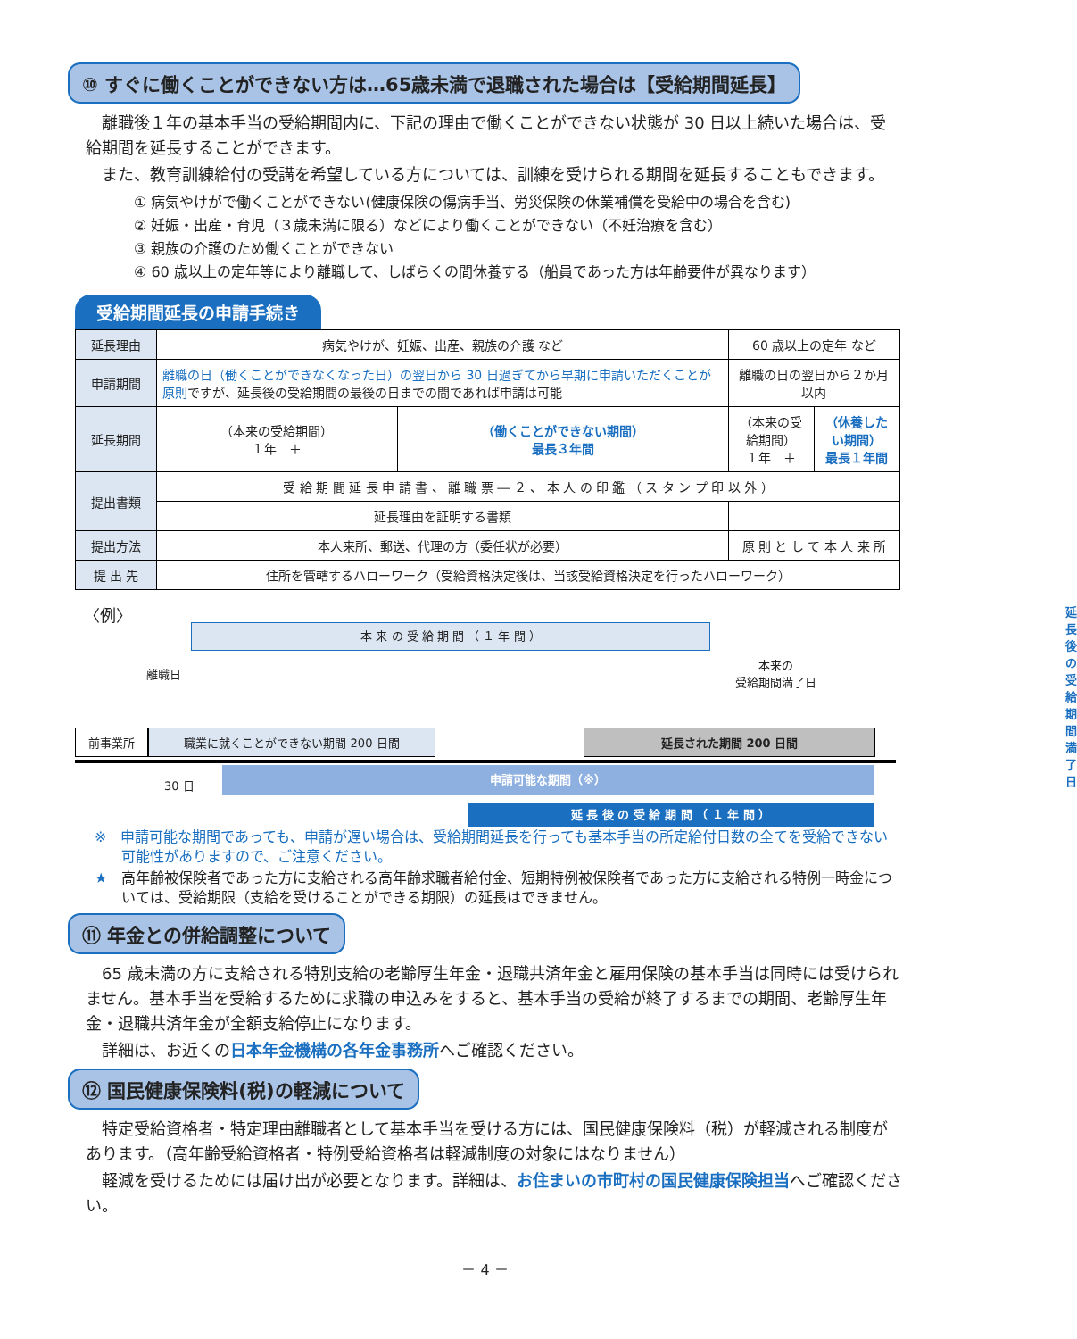⑩ すぐに働くことができない方は…65歳未満で退職された場合は【受給期間延長】
離職後１年の基本手当の受給期間内に、下記の理由で働くことができない状態が 30 日以上続いた場合は、受給期間を延長することができます。
また、教育訓練給付の受講を希望している方については、訓練を受けられる期間を延長することもできます。
① 病気やけがで働くことができない(健康保険の傷病手当、労災保険の休業補償を受給中の場合を含む)
② 妊娠・出産・育児（３歳未満に限る）などにより働くことができない（不妊治療を含む）
③ 親族の介護のため働くことができない
④ 60 歳以上の定年等により離職して、しばらくの間休養する（船員であった方は年齢要件が異なります）
受給期間延長の申請手続き
| 延長理由 | 病気やけが、妊娠、出産、親族の介護 など | | 60 歳以上の定年 など | |
| 申請期間 | 離職の日（働くことができなくなった日）の翌日から 30 日過ぎてから早期に申請いただくことが原則 ですが、延長後の受給期間の最後の日までの間であれば申請は可能 | | 離職の日の翌日から２か月以内 | |
| 延長期間 | （本来の受給期間） １年 ＋ | （働くことができない期間） 最長３年間 | （本来の受給期間） １年 ＋ | （休養したい期間） 最長１年間 |
| 提出書類 | 受 給 期 間 延 長 申 請 書 、 離 職 票 ― ２ 、 本 人 の 印 鑑 （ ス タ ン プ 印 以 外 ） | | | |
| | 延長理由を証明する書類 | | | |
| 提出方法 | 本人来所、郵送、代理の方（委任状が必要） | | 原 則 と し て 本 人 来 所 | |
| 提 出 先 | 住所を管轄するハローワーク（受給資格決定後は、当該受給資格決定を行ったハローワーク） | | | |
〈例〉
本 来 の 受 給 期 間 （ １ 年 間 ）
離職日
本来の
受給期間満了日
延長後の
受給期間満了日
前事業所 職業に就くことができない期間 200 日間 延長された期間 200 日間
30 日
申請可能な期間（※）
延 長 後 の 受 給 期 間 （ １ 年 間 ）
※　申請可能な期間であっても、申請が遅い場合は、受給期間延長を行っても基本手当の所定給付日数の全てを受給できない可能性がありますので、ご注意ください。
★　高年齢被保険者であった方に支給される高年齢求職者給付金、短期特例被保険者であった方に支給される特例一時金については、受給期限（支給を受けることができる期限）の延長はできません。
⑪ 年金との併給調整について
65 歳未満の方に支給される特別支給の老齢厚生年金・退職共済年金と雇用保険の基本手当は同時には受けられません。基本手当を受給するために求職の申込みをすると、基本手当の受給が終了するまでの期間、老齢厚生年金・退職共済年金が全額支給停止になります。
詳細は、お近くの日本年金機構の各年金事務所へご確認ください。
⑫ 国民健康保険料(税)の軽減について
特定受給資格者・特定理由離職者として基本手当を受ける方には、国民健康保険料（税）が軽減される制度があります。（高年齢受給資格者・特例受給資格者は軽減制度の対象にはなりません）
軽減を受けるためには届け出が必要となります。詳細は、お住まいの市町村の国民健康保険担当へご確認ください。
－ 4 －